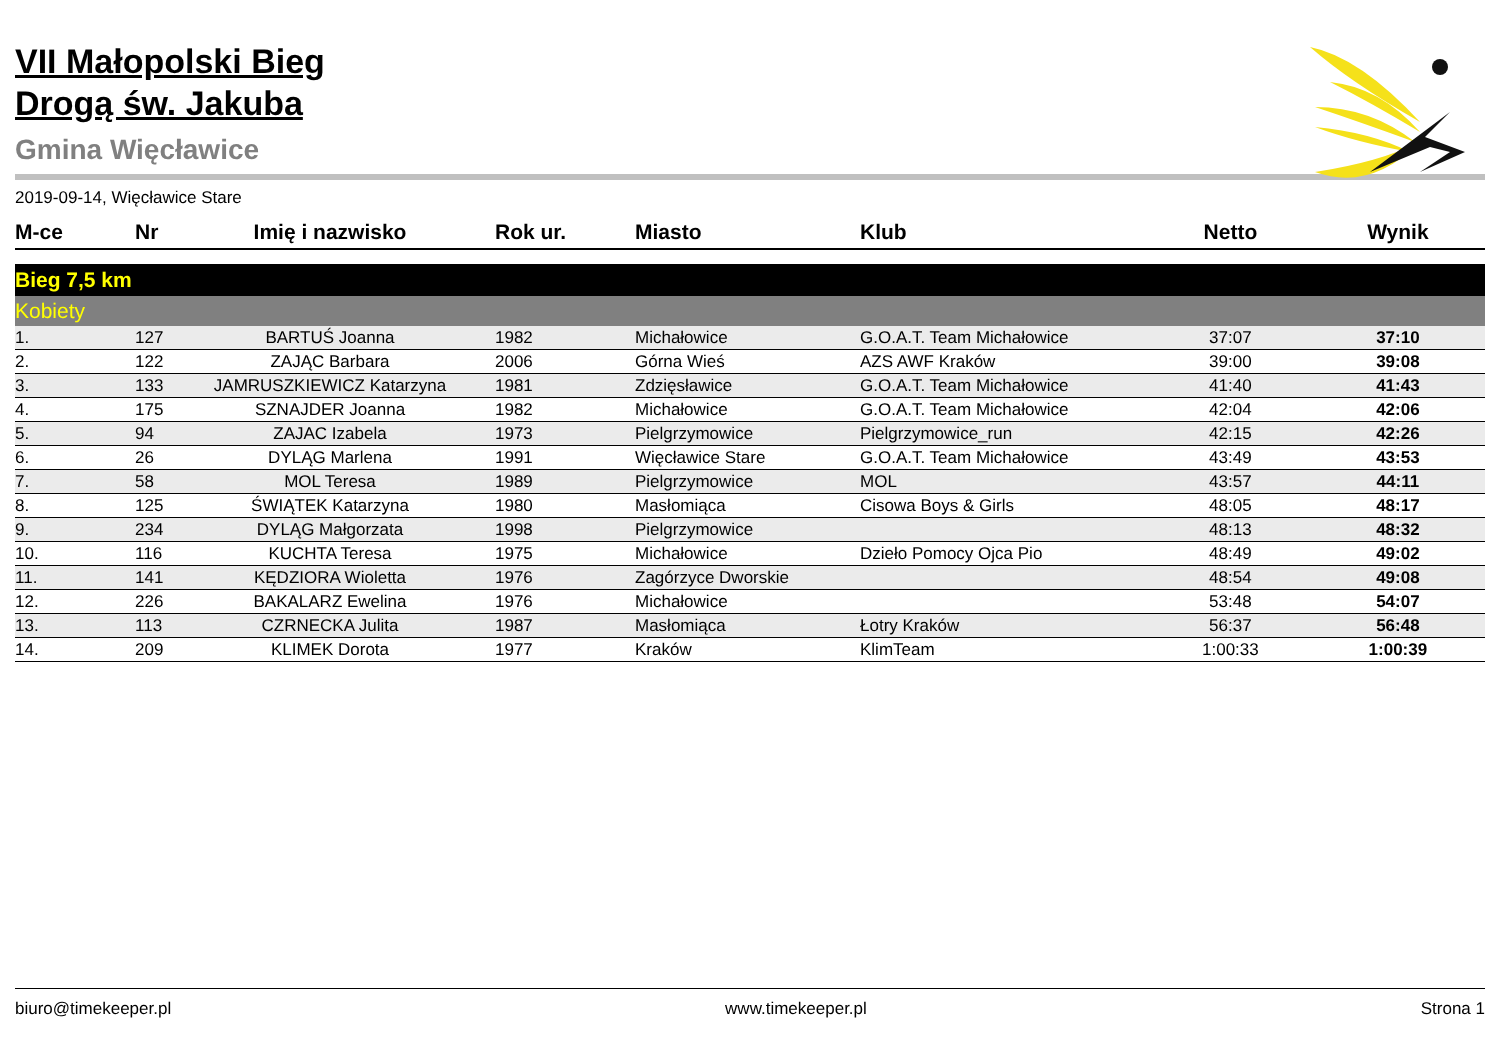VII Małopolski Bieg
Drogą św. Jakuba
Gmina Więcławice
2019-09-14, Więcławice Stare
| M-ce | Nr | Imię i nazwisko | Rok ur. | Miasto | Klub | Netto | Wynik |
| --- | --- | --- | --- | --- | --- | --- | --- |
| Bieg 7,5 km | | | | | | | |
| Kobiety | | | | | | | |
| 1. | 127 | BARTUŚ Joanna | 1982 | Michałowice | G.O.A.T. Team Michałowice | 37:07 | 37:10 |
| 2. | 122 | ZAJĄC Barbara | 2006 | Górna Wieś | AZS AWF Kraków | 39:00 | 39:08 |
| 3. | 133 | JAMRUSZKIEWICZ Katarzyna | 1981 | Zdzięsławice | G.O.A.T. Team Michałowice | 41:40 | 41:43 |
| 4. | 175 | SZNAJDER Joanna | 1982 | Michałowice | G.O.A.T. Team Michałowice | 42:04 | 42:06 |
| 5. | 94 | ZAJAC Izabela | 1973 | Pielgrzymowice | Pielgrzymowice_run | 42:15 | 42:26 |
| 6. | 26 | DYLĄG Marlena | 1991 | Więcławice Stare | G.O.A.T. Team Michałowice | 43:49 | 43:53 |
| 7. | 58 | MOL Teresa | 1989 | Pielgrzymowice | MOL | 43:57 | 44:11 |
| 8. | 125 | ŚWIĄTEK Katarzyna | 1980 | Masłomiąca | Cisowa Boys & Girls | 48:05 | 48:17 |
| 9. | 234 | DYLĄG Małgorzata | 1998 | Pielgrzymowice | | 48:13 | 48:32 |
| 10. | 116 | KUCHTA Teresa | 1975 | Michałowice | Dzieło Pomocy Ojca Pio | 48:49 | 49:02 |
| 11. | 141 | KĘDZIORA Wioletta | 1976 | Zagórzyce Dworskie | | 48:54 | 49:08 |
| 12. | 226 | BAKALARZ Ewelina | 1976 | Michałowice | | 53:48 | 54:07 |
| 13. | 113 | CZRNECKA Julita | 1987 | Masłomiąca | Łotry Kraków | 56:37 | 56:48 |
| 14. | 209 | KLIMEK Dorota | 1977 | Kraków | KlimTeam | 1:00:33 | 1:00:39 |
biuro@timekeeper.pl www.timekeeper.pl Strona 1